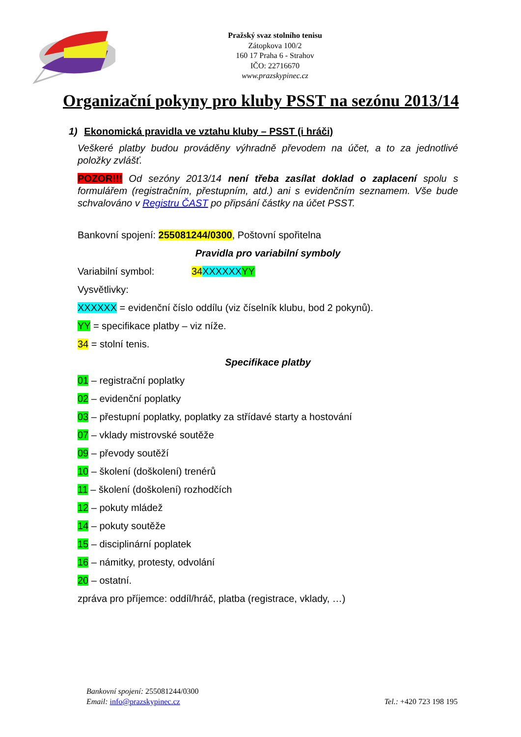Pražský svaz stolního tenisu
Zátopkova 100/2
160 17 Praha 6 - Strahov
IČO: 22716670
www.prazskypinec.cz
Organizační pokyny pro kluby PSST na sezónu 2013/14
1) Ekonomická pravidla ve vztahu kluby – PSST (i hráči)
Veškeré platby budou prováděny výhradně převodem na účet, a to za jednotlivé položky zvlášť.
POZOR!!! Od sezóny 2013/14 není třeba zasílat doklad o zaplacení spolu s formulářem (registračním, přestupním, atd.) ani s evidenčním seznamem. Vše bude schvalováno v Registru ČAST po připsání částky na účet PSST.
Bankovní spojení: 255081244/0300, Poštovní spořitelna
Pravidla pro variabilní symboly
Variabilní symbol: 34 XXXXXX YY
Vysvětlivky:
XXXXXX = evidenční číslo oddílu (viz číselník klubu, bod 2 pokynů).
YY = specifikace platby – viz níže.
34 = stolní tenis.
Specifikace platby
01 – registrační poplatky
02 – evidenční poplatky
03 – přestupní poplatky, poplatky za střídavé starty a hostování
07 – vklady mistrovské soutěže
09 – převody soutěží
10 – školení (doškolení) trenérů
11 – školení (doškolení) rozhodčích
12 – pokuty mládež
14 – pokuty soutěže
15 – disciplinární poplatek
16 – námitky, protesty, odvolání
20 – ostatní.
zpráva pro příjemce: oddíl/hráč, platba (registrace, vklady, …)
Bankovní spojení: 255081244/0300
Email: info@prazskypinec.cz
Tel.: +420 723 198 195